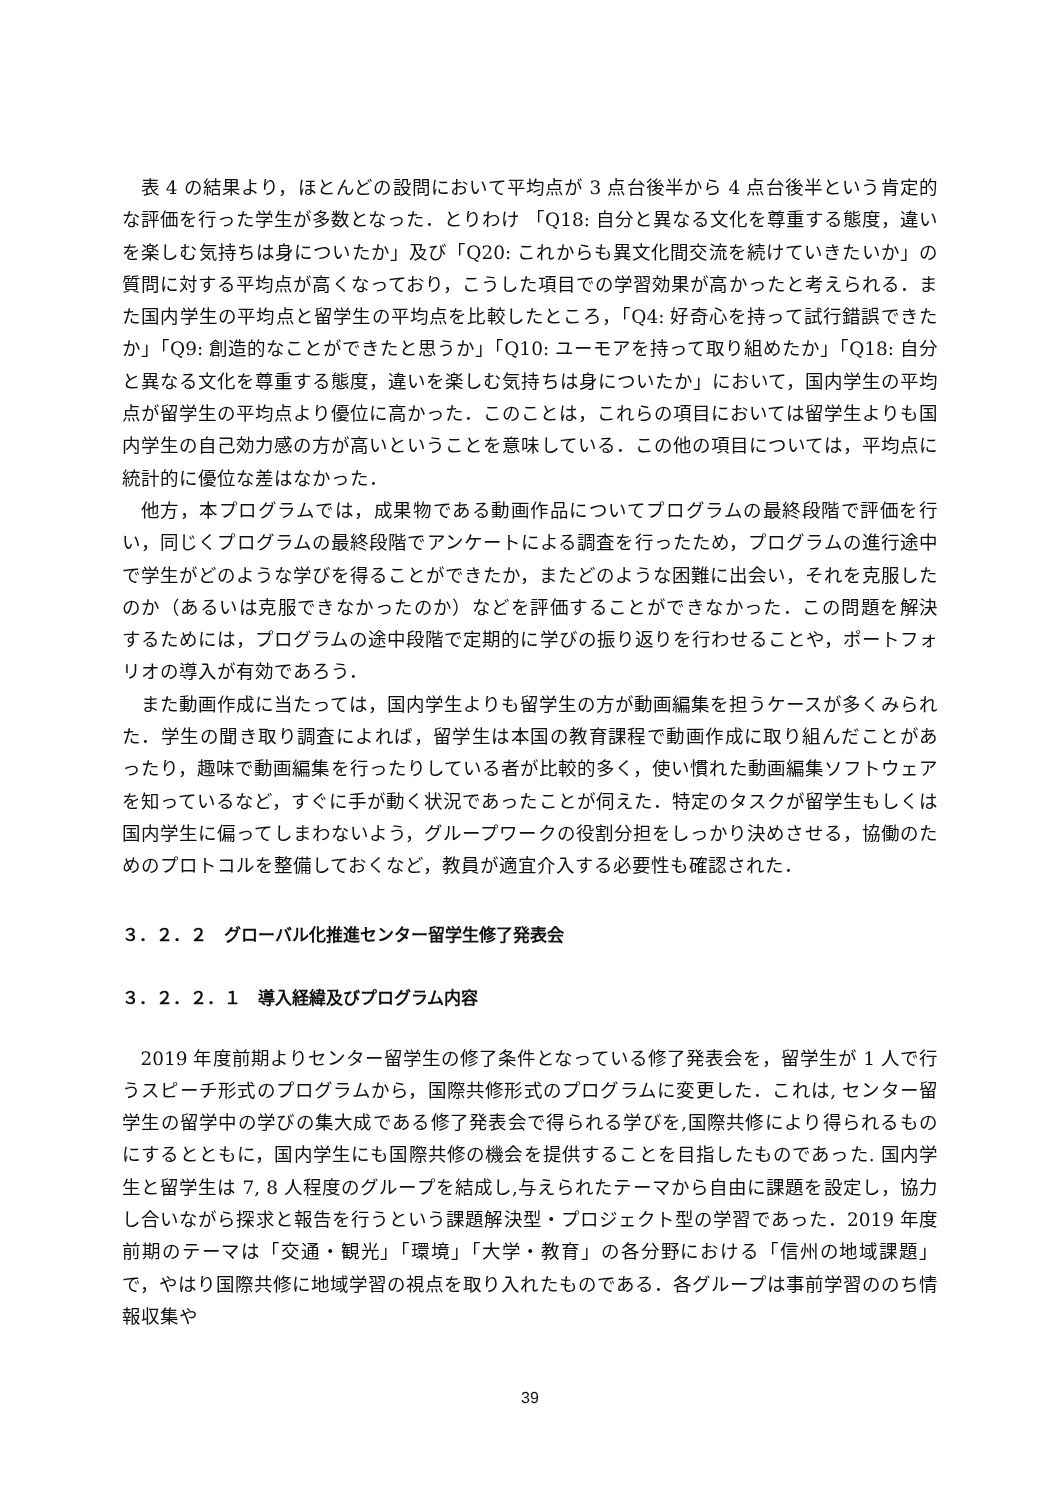表 4 の結果より，ほとんどの設問において平均点が 3 点台後半から 4 点台後半という肯定的な評価を行った学生が多数となった．とりわけ 「Q18: 自分と異なる文化を尊重する態度，違いを楽しむ気持ちは身についたか」及び「Q20: これからも異文化間交流を続けていきたいか」の質問に対する平均点が高くなっており，こうした項目での学習効果が高かったと考えられる．また国内学生の平均点と留学生の平均点を比較したところ，「Q4: 好奇心を持って試行錯誤できたか」「Q9: 創造的なことができたと思うか」「Q10: ユーモアを持って取り組めたか」「Q18: 自分と異なる文化を尊重する態度，違いを楽しむ気持ちは身についたか」において，国内学生の平均点が留学生の平均点より優位に高かった．このことは，これらの項目においては留学生よりも国内学生の自己効力感の方が高いということを意味している．この他の項目については，平均点に統計的に優位な差はなかった．
他方，本プログラムでは，成果物である動画作品についてプログラムの最終段階で評価を行い，同じくプログラムの最終段階でアンケートによる調査を行ったため，プログラムの進行途中で学生がどのような学びを得ることができたか，またどのような困難に出会い，それを克服したのか（あるいは克服できなかったのか）などを評価することができなかった．この問題を解決するためには，プログラムの途中段階で定期的に学びの振り返りを行わせることや，ポートフォリオの導入が有効であろう．
また動画作成に当たっては，国内学生よりも留学生の方が動画編集を担うケースが多くみられた．学生の聞き取り調査によれば，留学生は本国の教育課程で動画作成に取り組んだことがあったり，趣味で動画編集を行ったりしている者が比較的多く，使い慣れた動画編集ソフトウェアを知っているなど，すぐに手が動く状況であったことが伺えた．特定のタスクが留学生もしくは国内学生に偏ってしまわないよう，グループワークの役割分担をしっかり決めさせる，協働のためのプロトコルを整備しておくなど，教員が適宜介入する必要性も確認された．
３．２．２　グローバル化推進センター留学生修了発表会
３．２．２．１　導入経緯及びプログラム内容
2019 年度前期よりセンター留学生の修了条件となっている修了発表会を，留学生が 1 人で行うスピーチ形式のプログラムから，国際共修形式のプログラムに変更した．これは, センター留学生の留学中の学びの集大成である修了発表会で得られる学びを,国際共修により得られるものにするとともに，国内学生にも国際共修の機会を提供することを目指したものであった. 国内学生と留学生は 7, 8 人程度のグループを結成し,与えられたテーマから自由に課題を設定し，協力し合いながら探求と報告を行うという課題解決型・プロジェクト型の学習であった．2019 年度前期のテーマは「交通・観光」「環境」「大学・教育」の各分野における「信州の地域課題」で，やはり国際共修に地域学習の視点を取り入れたものである．各グループは事前学習ののち情報収集や
39